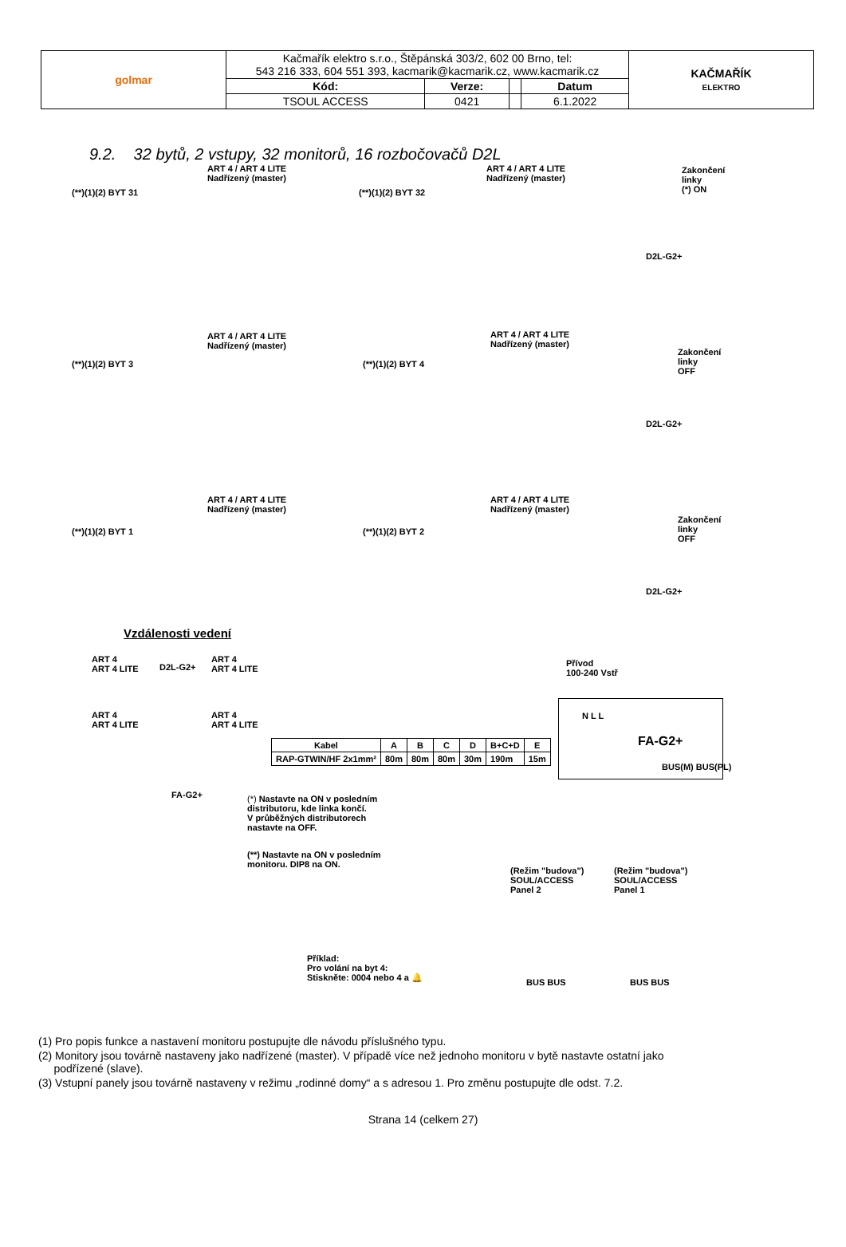| golmar | Kačmařík elektro s.r.o., Štěpánská 303/2, 602 00 Brno, tel: 543 216 333, 604 551 393, kacmarik@kacmarik.cz, www.kacmarik.cz | | | | KAČMAŘÍK ELEKTRO |
| | Kód: | Verze: | | Datum | |
| | TSOUL ACCESS | 0421 | | 6.1.2022 | |
9.2. 32 bytů, 2 vstupy, 32 monitorů, 16 rozbočovačů D2L
ART 4 / ART 4 LITE
Nadřízený (master)
ART 4 / ART 4 LITE
Nadřízený (master)
(**)(1)(2) BYT 31 (**)(1)(2) BYT 32
Zakončení
linky
(*) ON
D2L-G2+
ART 4 / ART 4 LITE
Nadřízený (master)
ART 4 / ART 4 LITE
Nadřízený (master)
(**)(1)(2) BYT 3 (**)(1)(2) BYT 4
Zakončení
linky
OFF
D2L-G2+
ART 4 / ART 4 LITE
Nadřízený (master)
ART 4 / ART 4 LITE
Nadřízený (master)
(**)(1)(2) BYT 1 (**)(1)(2) BYT 2
Zakončení
linky
OFF
D2L-G2+
Vzdálenosti vedení
ART 4
ART 4 LITE
D2L-G2+
ART 4
ART 4 LITE
ART 4
ART 4 LITE
ART 4
ART 4 LITE
FA-G2+
| Kabel | A | B | C | D | B+C+D | E |
| --- | --- | --- | --- | --- | --- | --- |
| RAP-GTWIN/HF 2x1mm² | 80m | 80m | 80m | 30m | 190m | 15m |
Přívod
100-240 Vstř
N L L
FA-G2+
BUS(M) BUS(PL)
(*) Nastavte na ON v posledním
distributoru, kde linka končí.
V průběžných distributorech
nastavte na OFF.
(**) Nastavte na ON v posledním
monitoru. DIP8 na ON.
(Režim "budova")
SOUL/ACCESS
Panel 2
(Režim "budova")
SOUL/ACCESS
Panel 1
Příklad:
Pro volání na byt 4:
Stiskněte: 0004 nebo 4 a 🔔
BUS BUS BUS BUS
(1) Pro popis funkce a nastavení monitoru postupujte dle návodu příslušného typu.
(2) Monitory jsou továrně nastaveny jako nadřízené (master). V případě více než jednoho monitoru v bytě nastavte ostatní jako
podřízené (slave).
(3) Vstupní panely jsou továrně nastaveny v režimu „rodinné domy“ a s adresou 1. Pro změnu postupujte dle odst. 7.2.
Strana 14 (celkem 27)